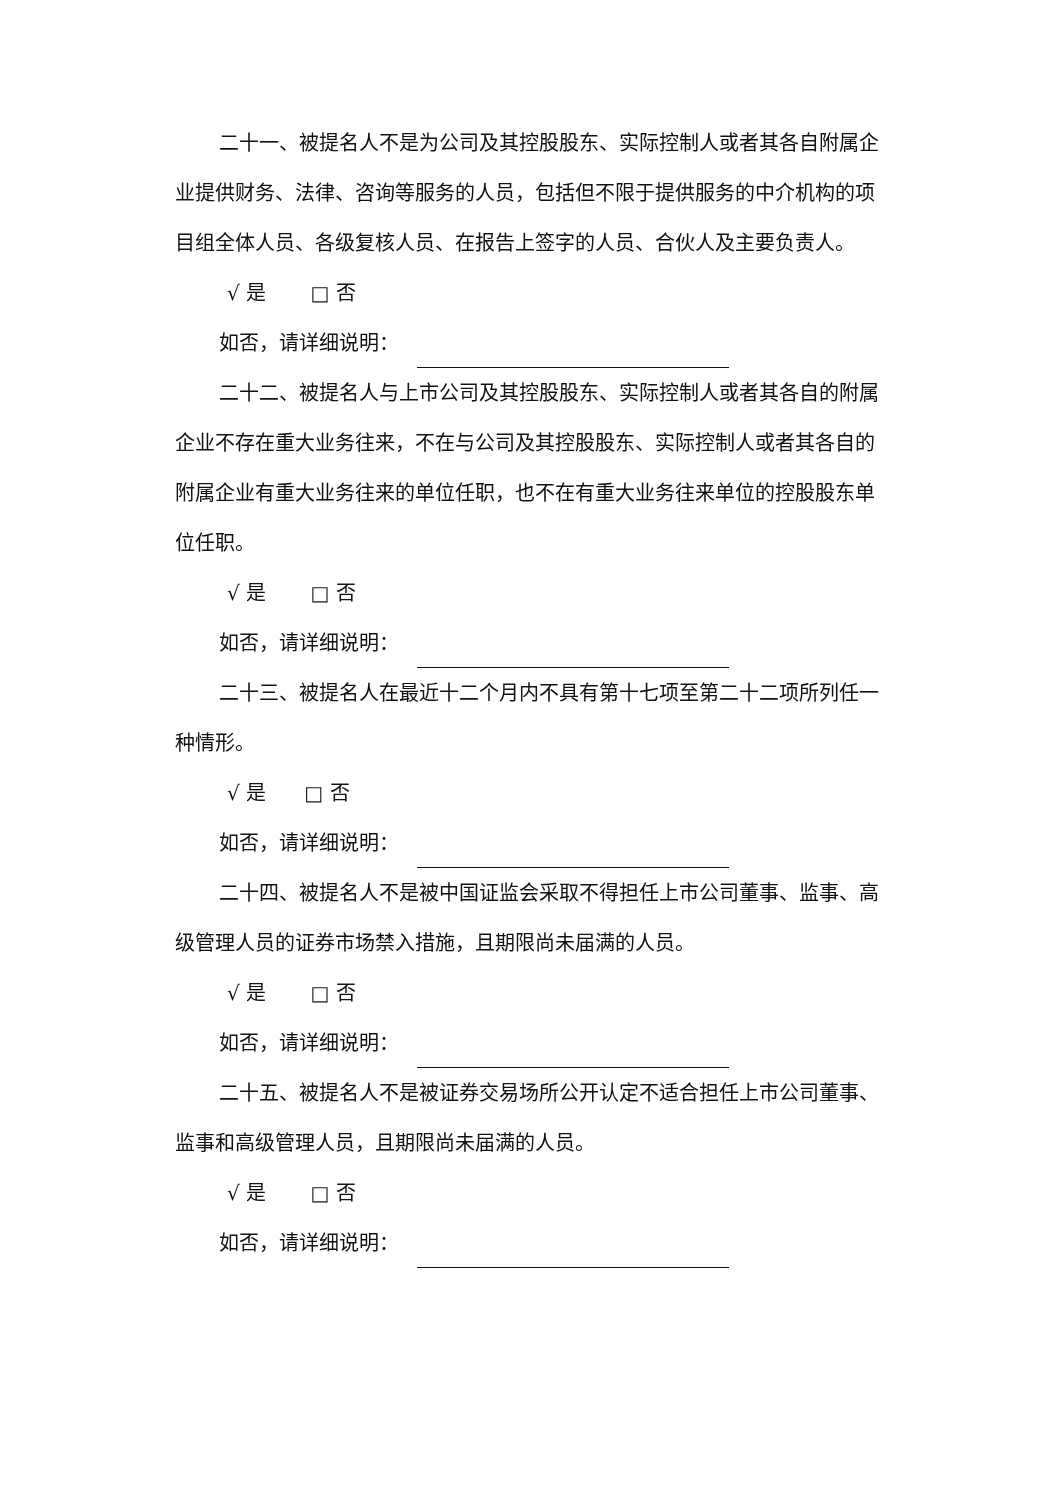二十一、被提名人不是为公司及其控股股东、实际控制人或者其各自附属企业提供财务、法律、咨询等服务的人员，包括但不限于提供服务的中介机构的项目组全体人员、各级复核人员、在报告上签字的人员、合伙人及主要负责人。
√ 是 □ 否
如否，请详细说明：
二十二、被提名人与上市公司及其控股股东、实际控制人或者其各自的附属企业不存在重大业务往来，不在与公司及其控股股东、实际控制人或者其各自的附属企业有重大业务往来的单位任职，也不在有重大业务往来单位的控股股东单位任职。
√ 是 □ 否
如否，请详细说明：
二十三、被提名人在最近十二个月内不具有第十七项至第二十二项所列任一种情形。
√ 是 □ 否
如否，请详细说明：
二十四、被提名人不是被中国证监会采取不得担任上市公司董事、监事、高级管理人员的证券市场禁入措施，且期限尚未届满的人员。
√ 是 □ 否
如否，请详细说明：
二十五、被提名人不是被证券交易场所公开认定不适合担任上市公司董事、监事和高级管理人员，且期限尚未届满的人员。
√ 是 □ 否
如否，请详细说明：